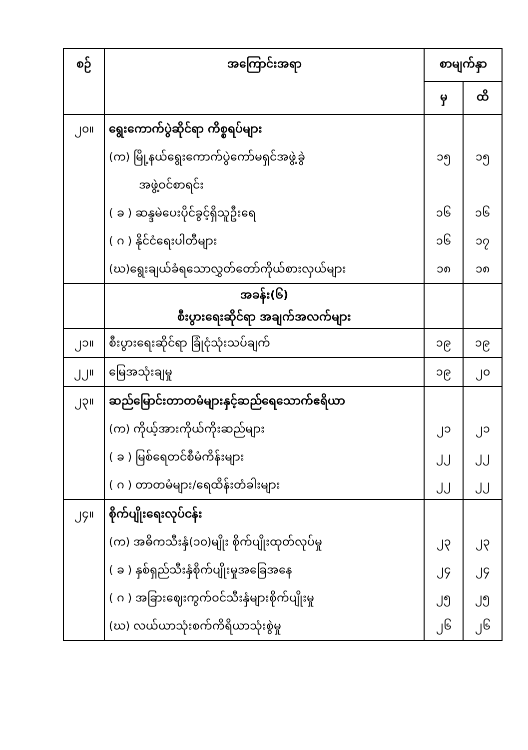| စဉ် | အကြောင်းအရာ | စာမျက်နှာ | |
| --- | --- | --- | --- |
| | | မှ | ထိ |
| ၂၀။ | ရွေးကောက်ပွဲဆိုင်ရာ ကိစ္စရပ်များ (က) မြို့နယ်ရွေးကောက်ပွဲကော်မရှင်အဖွဲ့ခွဲ အဖွဲ့ဝင်စာရင်း ( ခ ) ဆန္ဒမဲပေးပိုင်ခွင့်ရှိသူဦးရေ ( ဂ ) နိုင်ငံရေးပါတီများ (ဃ)ရွေးချယ်ခံရသောလွှတ်တော်ကိုယ်စားလှယ်များ | ၁၅ ၁၆ ၁၆ ၁၈ | ၁၅ ၁၆ ၁၇ ၁၈ |
| | အခန်း(၆) စီးပွားရေးဆိုင်ရာ အချက်အလက်များ | | |
| ၂၁။ | စီးပွားရေးဆိုင်ရာ ခြုံငုံသုံးသပ်ချက် | ၁၉ | ၁၉ |
| ၂၂။ | မြေအသုံးချမှု | ၁၉ | ၂၀ |
| ၂၃။ | ဆည်မြောင်းတာတမံများနှင့်ဆည်ရေသောက်ဧရိယာ (က) ကိုယ့်အားကိုယ်ကိုးဆည်များ ( ခ ) မြစ်ရေတင်စီမံကိန်းများ ( ဂ ) တာတမံများ/ရေထိန်းတံခါးများ | ၂၁ ၂၂ ၂၂ | ၂၁ ၂၂ ၂၂ |
| ၂၄။ | စိုက်ပျိုးရေးလုပ်ငန်း (က) အဓိကသီးနှံ(၁၀)မျိုး စိုက်ပျိုးထုတ်လုပ်မှု ( ခ ) နှစ်ရှည်သီးနှံစိုက်ပျိုးမှုအခြေအနေ ( ဂ ) အခြားဈေးကွက်ဝင်သီးနှံများစိုက်ပျိုးမှု (ဃ) လယ်ယာသုံးစက်ကိရိယာသုံးစွဲမှု | ၂၃ ၂၄ ၂၅ ၂၆ | ၂၃ ၂၄ ၂၅ ၂၆ |